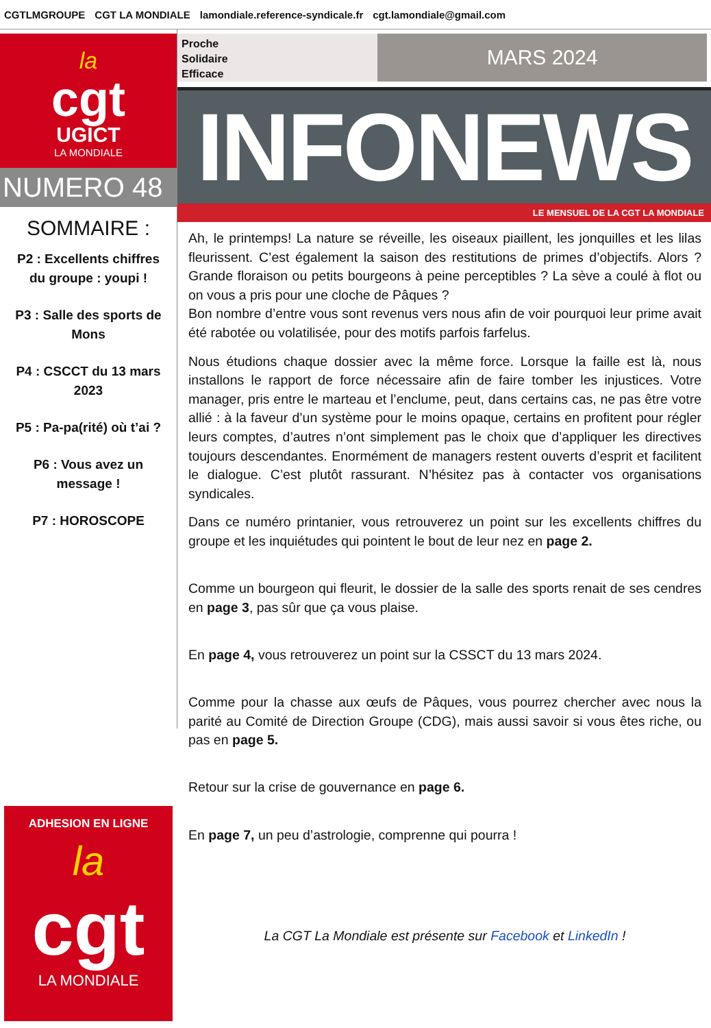CGTLMGROUPE CGT LA MONDIALE lamondiale.reference-syndicale.fr cgt.lamondiale@gmail.com
la
cgt
UGICT
LA MONDIALE
NUMERO 48
SOMMAIRE :
P2 : Excellents chiffres du groupe : youpi !
P3 : Salle des sports de Mons
P4 : CSCCT du 13 mars 2023
P5 : Pa-pa(rité) où t’ai ?
P6 : Vous avez un message !
P7 : HOROSCOPE
Proche
Solidaire
Efficace
MARS 2024
INFONEWS
LE MENSUEL DE LA CGT LA MONDIALE
Ah, le printemps! La nature se réveille, les oiseaux piaillent, les jonquilles et les lilas fleurissent. C’est également la saison des restitutions de primes d’objectifs. Alors ? Grande floraison ou petits bourgeons à peine perceptibles ? La sève a coulé à flot ou on vous a pris pour une cloche de Pâques ?
Bon nombre d’entre vous sont revenus vers nous afin de voir pourquoi leur prime avait été rabotée ou volatilisée, pour des motifs parfois farfelus.
Nous étudions chaque dossier avec la même force. Lorsque la faille est là, nous installons le rapport de force nécessaire afin de faire tomber les injustices. Votre manager, pris entre le marteau et l’enclume, peut, dans certains cas, ne pas être votre allié : à la faveur d’un système pour le moins opaque, certains en profitent pour régler leurs comptes, d’autres n’ont simplement pas le choix que d’appliquer les directives toujours descendantes. Enormément de managers restent ouverts d’esprit et facilitent le dialogue. C’est plutôt rassurant. N’hésitez pas à contacter vos organisations syndicales.
Dans ce numéro printanier, vous retrouverez un point sur les excellents chiffres du groupe et les inquiétudes qui pointent le bout de leur nez en page 2.
Comme un bourgeon qui fleurit, le dossier de la salle des sports renait de ses cendres en page 3, pas sûr que ça vous plaise.
En page 4, vous retrouverez un point sur la CSSCT du 13 mars 2024.
Comme pour la chasse aux œufs de Pâques, vous pourrez chercher avec nous la parité au Comité de Direction Groupe (CDG), mais aussi savoir si vous êtes riche, ou pas en page 5.
Retour sur la crise de gouvernance en page 6.
En page 7, un peu d’astrologie, comprenne qui pourra !
La CGT La Mondiale est présente sur Facebook et LinkedIn !
ADHESION EN LIGNE
la
cgt
LA MONDIALE